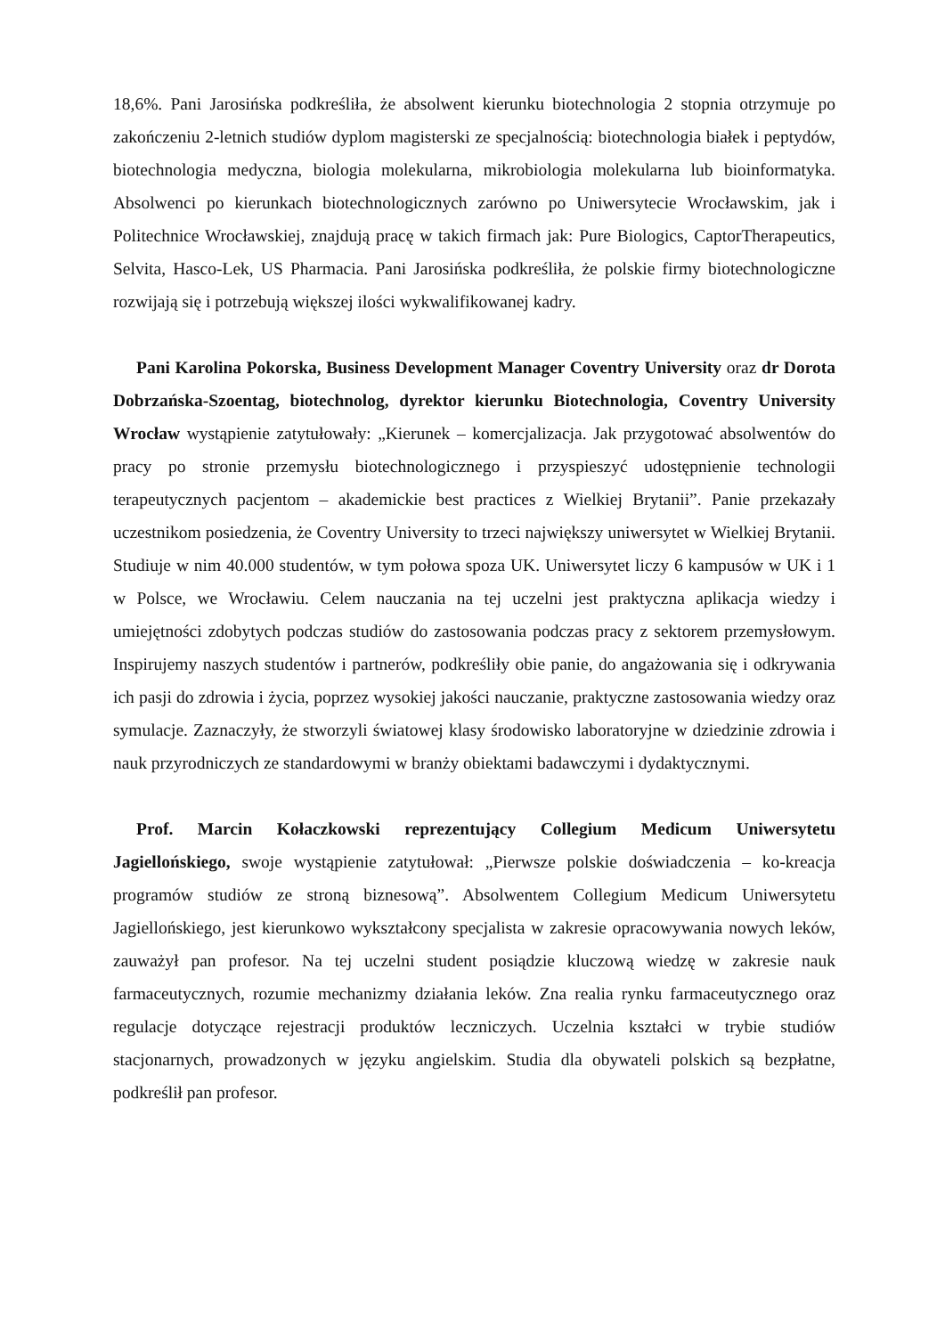18,6%. Pani Jarosińska podkreśliła, że absolwent kierunku biotechnologia 2 stopnia otrzymuje po zakończeniu 2-letnich studiów dyplom magisterski ze specjalnością: biotechnologia białek i peptydów, biotechnologia medyczna, biologia molekularna, mikrobiologia molekularna lub bioinformatyka. Absolwenci po kierunkach biotechnologicznych zarówno po Uniwersytecie Wrocławskim, jak i Politechnice Wrocławskiej, znajdują pracę w takich firmach jak: Pure Biologics, CaptorTherapeutics, Selvita, Hasco-Lek, US Pharmacia. Pani Jarosińska podkreśliła, że polskie firmy biotechnologiczne rozwijają się i potrzebują większej ilości wykwalifikowanej kadry.
Pani Karolina Pokorska, Business Development Manager Coventry University oraz dr Dorota Dobrzańska-Szoentag, biotechnolog, dyrektor kierunku Biotechnologia, Coventry University Wrocław wystąpienie zatytułowały: „Kierunek – komercjalizacja. Jak przygotować absolwentów do pracy po stronie przemysłu biotechnologicznego i przyspieszyć udostępnienie technologii terapeutycznych pacjentom – akademickie best practices z Wielkiej Brytanii”. Panie przekazały uczestnikom posiedzenia, że Coventry University to trzeci największy uniwersytet w Wielkiej Brytanii. Studiuje w nim 40.000 studentów, w tym połowa spoza UK. Uniwersytet liczy 6 kampusów w UK i 1 w Polsce, we Wrocławiu. Celem nauczania na tej uczelni jest praktyczna aplikacja wiedzy i umiejętności zdobytych podczas studiów do zastosowania podczas pracy z sektorem przemysłowym. Inspirujemy naszych studentów i partnerów, podkreśliły obie panie, do angażowania się i odkrywania ich pasji do zdrowia i życia, poprzez wysokiej jakości nauczanie, praktyczne zastosowania wiedzy oraz symulacje. Zaznaczyły, że stworzyli światowej klasy środowisko laboratoryjne w dziedzinie zdrowia i nauk przyrodniczych ze standardowymi w branży obiektami badawczymi i dydaktycznymi.
Prof. Marcin Kołaczkowski reprezentujący Collegium Medicum Uniwersytetu Jagiellońskiego, swoje wystąpienie zatytułował: „Pierwsze polskie doświadczenia – ko-kreacja programów studiów ze stroną biznesową”. Absolwentem Collegium Medicum Uniwersytetu Jagiellońskiego, jest kierunkowo wykształcony specjalista w zakresie opracowywania nowych leków, zauważył pan profesor. Na tej uczelni student posiądzie kluczową wiedzę w zakresie nauk farmaceutycznych, rozumie mechanizmy działania leków. Zna realia rynku farmaceutycznego oraz regulacje dotyczące rejestracji produktów leczniczych. Uczelnia kształci w trybie studiów stacjonarnych, prowadzonych w języku angielskim. Studia dla obywateli polskich są bezpłatne, podkreślił pan profesor.